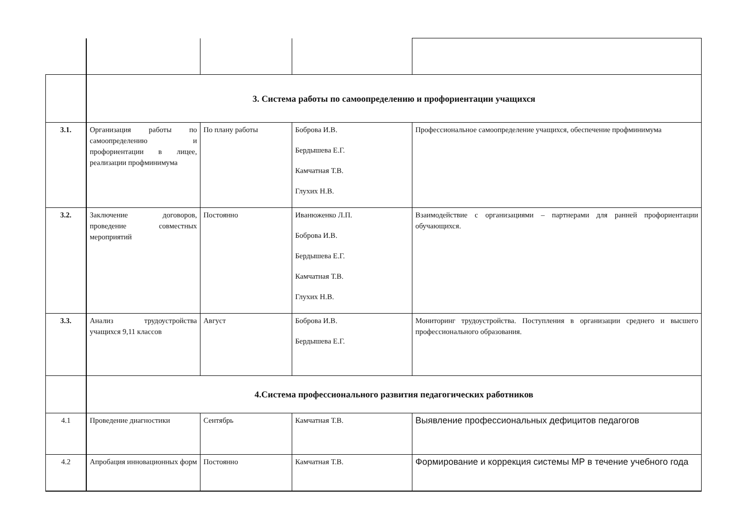| | 3. Система работы по самоопределению и профориентации учащихся | | | |
| 3.1. | Организация работы по самоопределению и профориентации в лицее, реализации профминимума | По плану работы | Боброва И.В. Бердышева Е.Г. Камчатная Т.В. Глухих Н.В. | Профессиональное самоопределение учащихся, обеспечение профминимума |
| 3.2. | Заключение договоров, проведение совместных мероприятий | Постоянно | Иванюженко Л.П. Боброва И.В. Бердышева Е.Г. Камчатная Т.В. Глухих Н.В. | Взаимодействие с организациями – партнерами для ранней профориентации обучающихся. |
| 3.3. | Анализ трудоустройства учащихся 9,11 классов | Август | Боброва И.В. Бердышева Е.Г. | Мониторинг трудоустройства. Поступления в организации среднего и высшего профессионального образования. |
| | 4.Система профессионального развития педагогических работников | | | |
| 4.1 | Проведение диагностики | Сентябрь | Камчатная Т.В. | Выявление профессиональных дефицитов педагогов |
| 4.2 | Апробация инновационных форм | Постоянно | Камчатная Т.В. | Формирование и коррекция системы МР в течение учебного года |